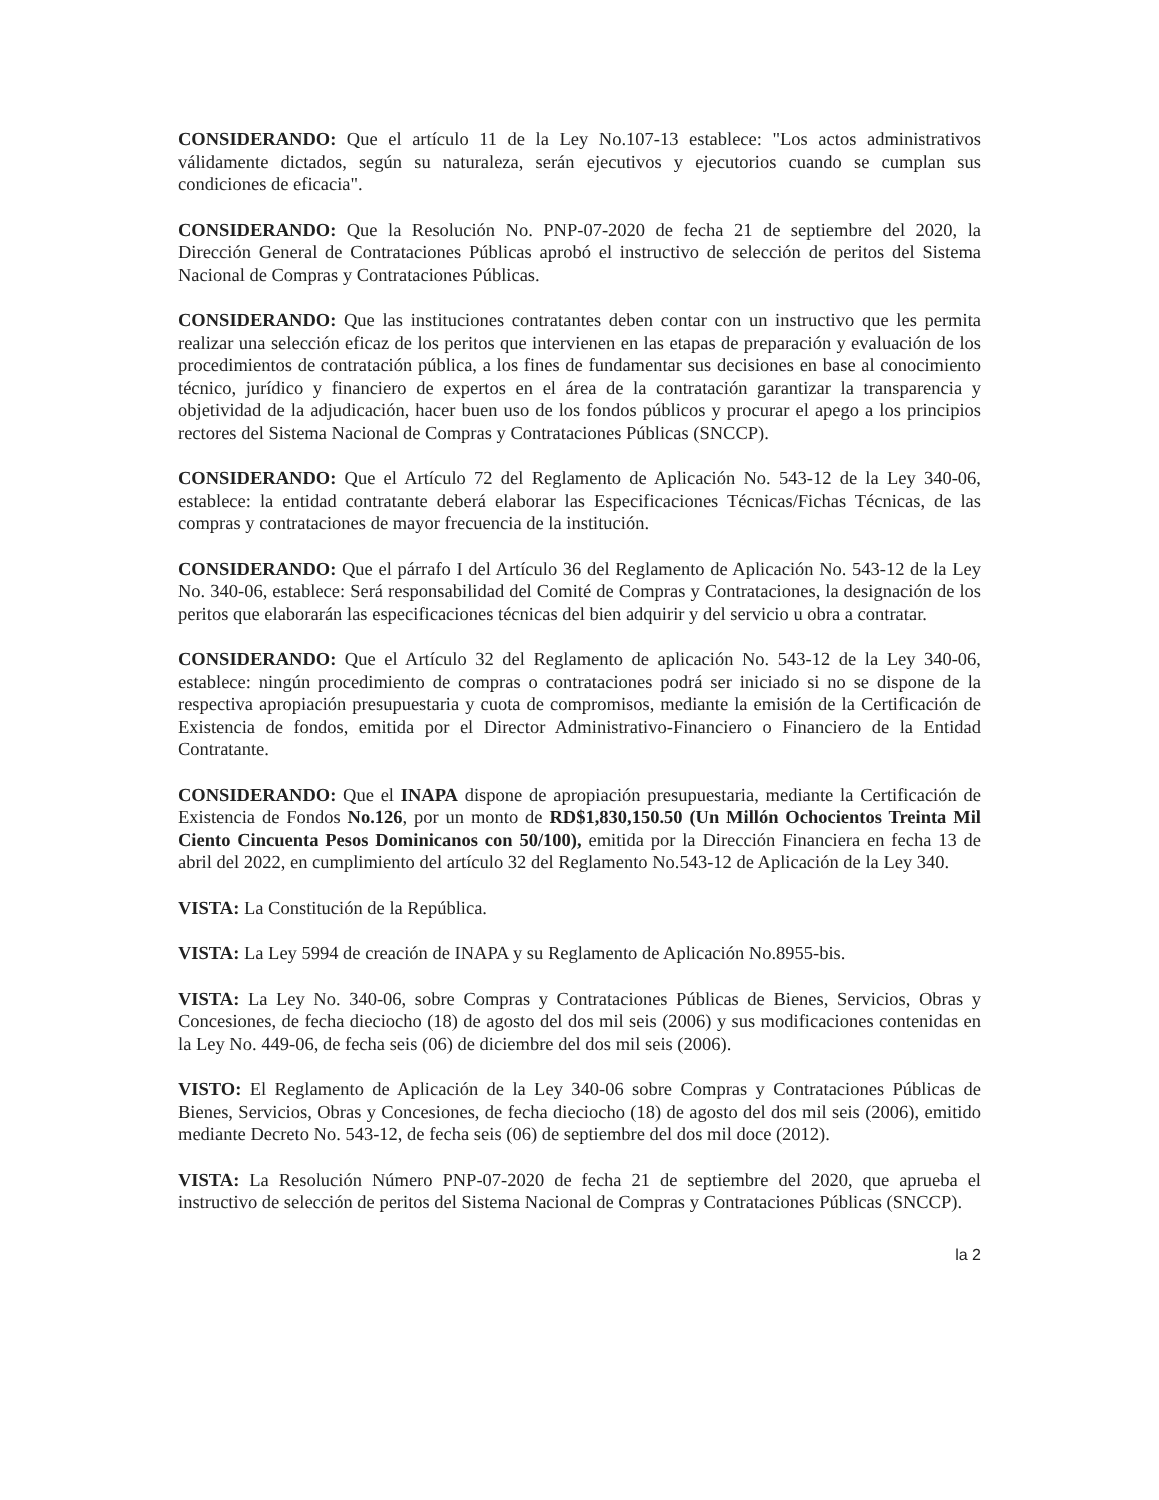CONSIDERANDO: Que el artículo 11 de la Ley No.107-13 establece: "Los actos administrativos válidamente dictados, según su naturaleza, serán ejecutivos y ejecutorios cuando se cumplan sus condiciones de eficacia".
CONSIDERANDO: Que la Resolución No. PNP-07-2020 de fecha 21 de septiembre del 2020, la Dirección General de Contrataciones Públicas aprobó el instructivo de selección de peritos del Sistema Nacional de Compras y Contrataciones Públicas.
CONSIDERANDO: Que las instituciones contratantes deben contar con un instructivo que les permita realizar una selección eficaz de los peritos que intervienen en las etapas de preparación y evaluación de los procedimientos de contratación pública, a los fines de fundamentar sus decisiones en base al conocimiento técnico, jurídico y financiero de expertos en el área de la contratación garantizar la transparencia y objetividad de la adjudicación, hacer buen uso de los fondos públicos y procurar el apego a los principios rectores del Sistema Nacional de Compras y Contrataciones Públicas (SNCCP).
CONSIDERANDO: Que el Artículo 72 del Reglamento de Aplicación No. 543-12 de la Ley 340-06, establece: la entidad contratante deberá elaborar las Especificaciones Técnicas/Fichas Técnicas, de las compras y contrataciones de mayor frecuencia de la institución.
CONSIDERANDO: Que el párrafo I del Artículo 36 del Reglamento de Aplicación No. 543-12 de la Ley No. 340-06, establece: Será responsabilidad del Comité de Compras y Contrataciones, la designación de los peritos que elaborarán las especificaciones técnicas del bien adquirir y del servicio u obra a contratar.
CONSIDERANDO: Que el Artículo 32 del Reglamento de aplicación No. 543-12 de la Ley 340-06, establece: ningún procedimiento de compras o contrataciones podrá ser iniciado si no se dispone de la respectiva apropiación presupuestaria y cuota de compromisos, mediante la emisión de la Certificación de Existencia de fondos, emitida por el Director Administrativo-Financiero o Financiero de la Entidad Contratante.
CONSIDERANDO: Que el INAPA dispone de apropiación presupuestaria, mediante la Certificación de Existencia de Fondos No.126, por un monto de RD$1,830,150.50 (Un Millón Ochocientos Treinta Mil Ciento Cincuenta Pesos Dominicanos con 50/100), emitida por la Dirección Financiera en fecha 13 de abril del 2022, en cumplimiento del artículo 32 del Reglamento No.543-12 de Aplicación de la Ley 340.
VISTA: La Constitución de la República.
VISTA: La Ley 5994 de creación de INAPA y su Reglamento de Aplicación No.8955-bis.
VISTA: La Ley No. 340-06, sobre Compras y Contrataciones Públicas de Bienes, Servicios, Obras y Concesiones, de fecha dieciocho (18) de agosto del dos mil seis (2006) y sus modificaciones contenidas en la Ley No. 449-06, de fecha seis (06) de diciembre del dos mil seis (2006).
VISTO: El Reglamento de Aplicación de la Ley 340-06 sobre Compras y Contrataciones Públicas de Bienes, Servicios, Obras y Concesiones, de fecha dieciocho (18) de agosto del dos mil seis (2006), emitido mediante Decreto No. 543-12, de fecha seis (06) de septiembre del dos mil doce (2012).
VISTA: La Resolución Número PNP-07-2020 de fecha 21 de septiembre del 2020, que aprueba el instructivo de selección de peritos del Sistema Nacional de Compras y Contrataciones Públicas (SNCCP).
la 2